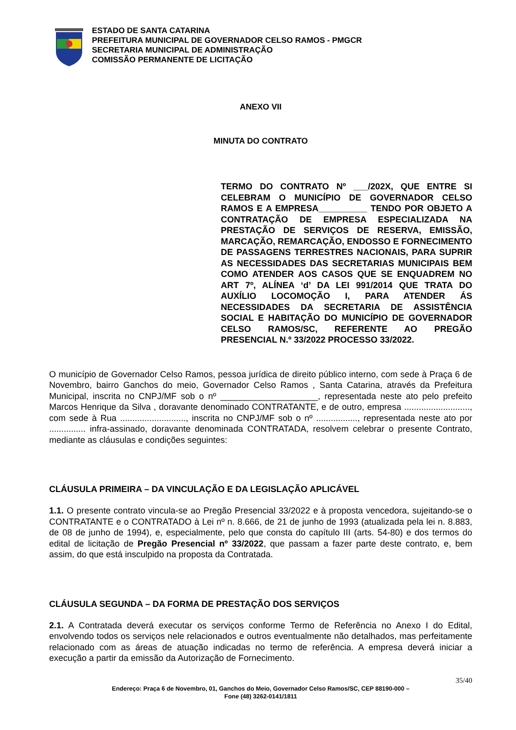ESTADO DE SANTA CATARINA
PREFEITURA MUNICIPAL DE GOVERNADOR CELSO RAMOS - PMGCR
SECRETARIA MUNICIPAL DE ADMINISTRAÇÃO
COMISSÃO PERMANENTE DE LICITAÇÃO
ANEXO VII
MINUTA DO CONTRATO
TERMO DO CONTRATO Nº ___/202X, QUE ENTRE SI CELEBRAM O MUNICÍPIO DE GOVERNADOR CELSO RAMOS E A EMPRESA__________ TENDO POR OBJETO A CONTRATAÇÃO DE EMPRESA ESPECIALIZADA NA PRESTAÇÃO DE SERVIÇOS DE RESERVA, EMISSÃO, MARCAÇÃO, REMARCAÇÃO, ENDOSSO E FORNECIMENTO DE PASSAGENS TERRESTRES NACIONAIS, PARA SUPRIR AS NECESSIDADES DAS SECRETARIAS MUNICIPAIS BEM COMO ATENDER AOS CASOS QUE SE ENQUADREM NO ART 7º, ALÍNEA ‘d’ DA LEI 991/2014 QUE TRATA DO AUXÍLIO LOCOMOÇÃO I, PARA ATENDER ÁS NECESSIDADES DA SECRETARIA DE ASSISTÊNCIA SOCIAL E HABITAÇÃO DO MUNICÍPIO DE GOVERNADOR CELSO RAMOS/SC, REFERENTE AO PREGÃO PRESENCIAL N.º 33/2022 PROCESSO 33/2022.
O município de Governador Celso Ramos, pessoa jurídica de direito público interno, com sede à Praça 6 de Novembro, bairro Ganchos do meio, Governador Celso Ramos , Santa Catarina, através da Prefeitura Municipal, inscrita no CNPJ/MF sob o nº ____________________, representada neste ato pelo prefeito Marcos Henrique da Silva , doravante denominado CONTRATANTE, e de outro, empresa ..........................., com sede à Rua ..........................., inscrita no CNPJ/MF sob o nº ................., representada neste ato por ............... infra-assinado, doravante denominada CONTRATADA, resolvem celebrar o presente Contrato, mediante as cláusulas e condições seguintes:
CLÁUSULA PRIMEIRA – DA VINCULAÇÃO E DA LEGISLAÇÃO APLICÁVEL
1.1. O presente contrato vincula-se ao Pregão Presencial 33/2022 e à proposta vencedora, sujeitando-se o CONTRATANTE e o CONTRATADO à Lei nº n. 8.666, de 21 de junho de 1993 (atualizada pela lei n. 8.883, de 08 de junho de 1994), e, especialmente, pelo que consta do capítulo III (arts. 54-80) e dos termos do edital de licitação de Pregão Presencial nº 33/2022, que passam a fazer parte deste contrato, e, bem assim, do que está insculpido na proposta da Contratada.
CLÁUSULA SEGUNDA – DA FORMA DE PRESTAÇÃO DOS SERVIÇOS
2.1. A Contratada deverá executar os serviços conforme Termo de Referência no Anexo I do Edital, envolvendo todos os serviços nele relacionados e outros eventualmente não detalhados, mas perfeitamente relacionado com as áreas de atuação indicadas no termo de referência. A empresa deverá iniciar a execução a partir da emissão da Autorização de Fornecimento.
35/40
Endereço: Praça 6 de Novembro, 01, Ganchos do Meio, Governador Celso Ramos/SC, CEP 88190-000 –
Fone (48) 3262-0141/1811